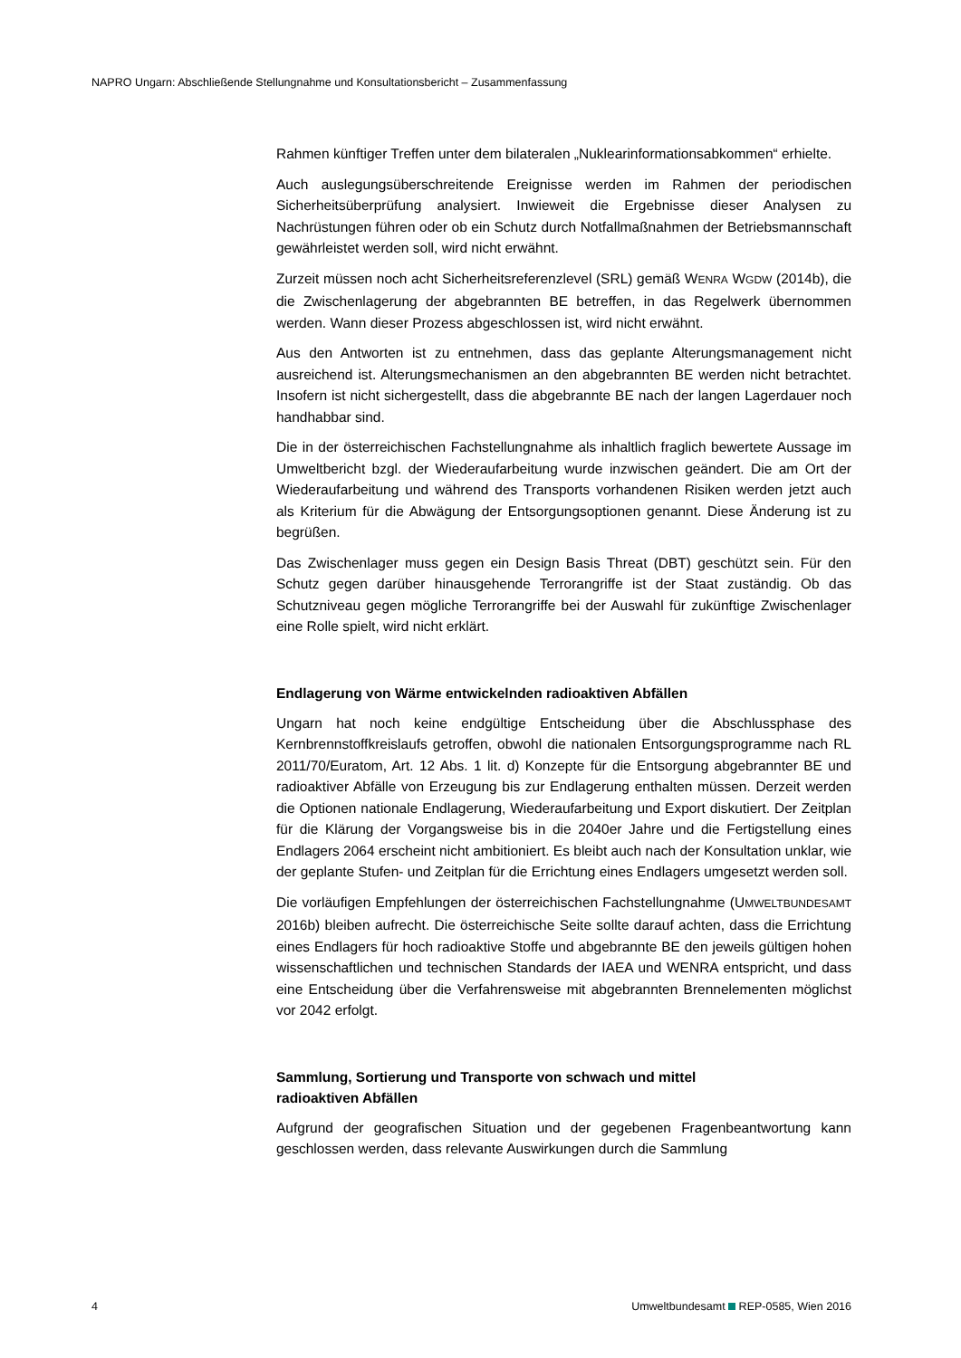NAPRO Ungarn: Abschließende Stellungnahme und Konsultationsbericht – Zusammenfassung
Rahmen künftiger Treffen unter dem bilateralen „Nuklearinformationsabkommen“ erhielte.
Auch auslegungsüberschreitende Ereignisse werden im Rahmen der periodischen Sicherheitsüberprüfung analysiert. Inwieweit die Ergebnisse dieser Analysen zu Nachrüstungen führen oder ob ein Schutz durch Notfallmaßnahmen der Betriebsmannschaft gewährleistet werden soll, wird nicht erwähnt.
Zurzeit müssen noch acht Sicherheitsreferenzlevel (SRL) gemäß WENRA WGDW (2014b), die die Zwischenlagerung der abgebrannten BE betreffen, in das Regelwerk übernommen werden. Wann dieser Prozess abgeschlossen ist, wird nicht erwähnt.
Aus den Antworten ist zu entnehmen, dass das geplante Alterungsmanagement nicht ausreichend ist. Alterungsmechanismen an den abgebrannten BE werden nicht betrachtet. Insofern ist nicht sichergestellt, dass die abgebrannte BE nach der langen Lagerdauer noch handhabbar sind.
Die in der österreichischen Fachstellungnahme als inhaltlich fraglich bewertete Aussage im Umweltbericht bzgl. der Wiederaufarbeitung wurde inzwischen geändert. Die am Ort der Wiederaufarbeitung und während des Transports vorhandenen Risiken werden jetzt auch als Kriterium für die Abwägung der Entsorgungsoptionen genannt. Diese Änderung ist zu begrüßen.
Das Zwischenlager muss gegen ein Design Basis Threat (DBT) geschützt sein. Für den Schutz gegen darüber hinausgehende Terrorangriffe ist der Staat zuständig. Ob das Schutzniveau gegen mögliche Terrorangriffe bei der Auswahl für zukünftige Zwischenlager eine Rolle spielt, wird nicht erklärt.
Endlagerung von Wärme entwickelnden radioaktiven Abfällen
Ungarn hat noch keine endgültige Entscheidung über die Abschlussphase des Kernbrennstoffkreislaufs getroffen, obwohl die nationalen Entsorgungsprogramme nach RL 2011/70/Euratom, Art. 12 Abs. 1 lit. d) Konzepte für die Entsorgung abgebrannter BE und radioaktiver Abfälle von Erzeugung bis zur Endlagerung enthalten müssen. Derzeit werden die Optionen nationale Endlagerung, Wiederaufarbeitung und Export diskutiert. Der Zeitplan für die Klärung der Vorgangsweise bis in die 2040er Jahre und die Fertigstellung eines Endlagers 2064 erscheint nicht ambitioniert. Es bleibt auch nach der Konsultation unklar, wie der geplante Stufen- und Zeitplan für die Errichtung eines Endlagers umgesetzt werden soll.
Die vorläufigen Empfehlungen der österreichischen Fachstellungnahme (UMWELTBUNDESAMT 2016b) bleiben aufrecht. Die österreichische Seite sollte darauf achten, dass die Errichtung eines Endlagers für hoch radioaktive Stoffe und abgebrannte BE den jeweils gültigen hohen wissenschaftlichen und technischen Standards der IAEA und WENRA entspricht, und dass eine Entscheidung über die Verfahrensweise mit abgebrannten Brennelementen möglichst vor 2042 erfolgt.
Sammlung, Sortierung und Transporte von schwach und mittel
radioaktiven Abfällen
Aufgrund der geografischen Situation und der gegebenen Fragenbeantwortung kann geschlossen werden, dass relevante Auswirkungen durch die Sammlung
4 Umweltbundesamt REP-0585, Wien 2016